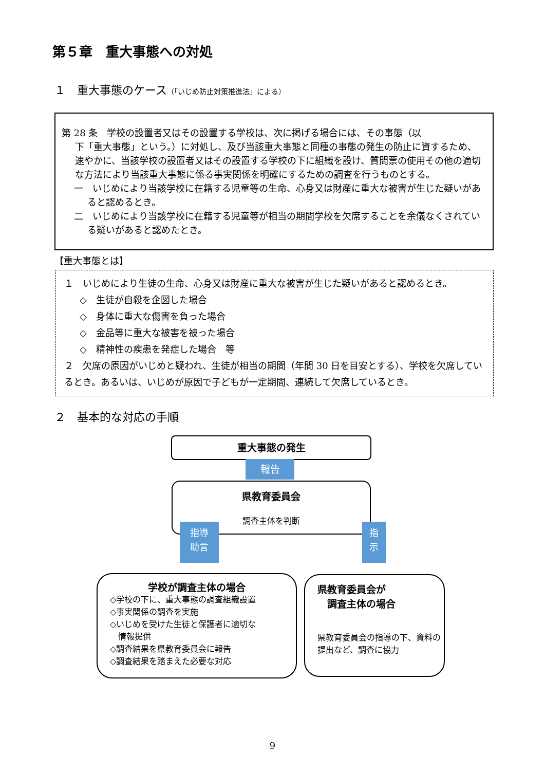第５章　重大事態への対処
１　重大事態のケース（「いじめ防止対策推進法」による）
第 28 条　学校の設置者又はその設置する学校は、次に掲げる場合には、その事態（以
下「重大事態」という。）に対処し、及び当該重大事態と同種の事態の発生の防止に資するため、速やかに、当該学校の設置者又はその設置する学校の下に組織を設け、質問票の使用その他の適切な方法により当該重大事態に係る事実関係を明確にするための調査を行うものとする。
一　いじめにより当該学校に在籍する児童等の生命、心身又は財産に重大な被害が生じた疑いがあると認めるとき。
二　いじめにより当該学校に在籍する児童等が相当の期間学校を欠席することを余儀なくされている疑いがあると認めたとき。
【重大事態とは】
１　いじめにより生徒の生命、心身又は財産に重大な被害が生じた疑いがあると認めるとき。
◇　生徒が自殺を企図した場合
◇　身体に重大な傷害を負った場合
◇　金品等に重大な被害を被った場合
◇　精神性の疾患を発症した場合　等
２　欠席の原因がいじめと疑われ、生徒が相当の期間（年間 30 日を目安とする）、学校を欠席しているとき。あるいは、いじめが原因で子どもが一定期間、連続して欠席しているとき。
２　基本的な対応の手順
重大事態の発生
報告
県教育委員会
調査主体を判断
指導
助言
指
示
学校が調査主体の場合
◇学校の下に、重大事態の調査組織設置
◇事実関係の調査を実施
◇いじめを受けた生徒と保護者に適切な
　情報提供
◇調査結果を県教育委員会に報告
◇調査結果を踏まえた必要な対応
県教育委員会が
　調査主体の場合
県教育委員会の指導の下、資料の提出など、調査に協力
9